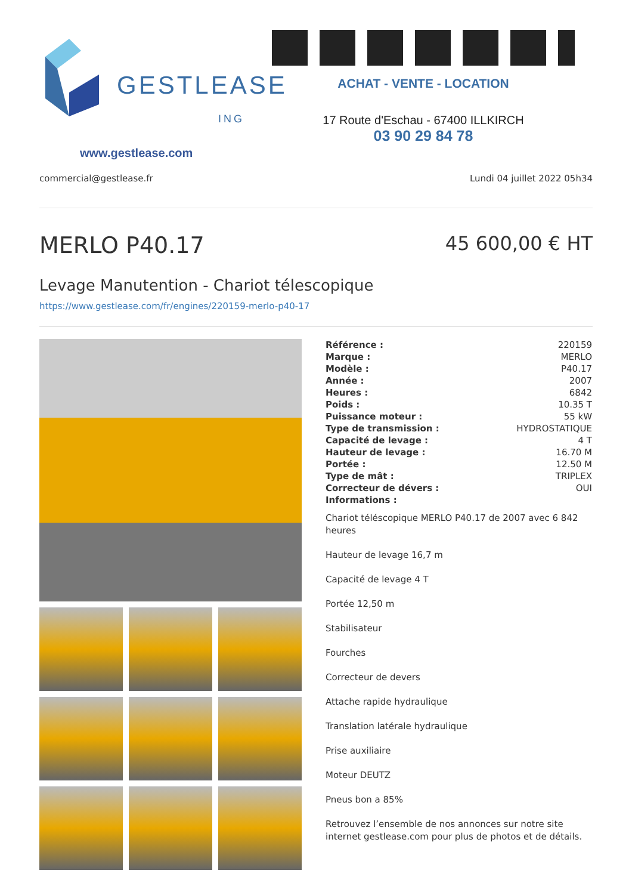GESTLEASE
ING
www.gestlease.com
ACHAT - VENTE - LOCATION
17 Route d'Eschau - 67400 ILLKIRCH
03 90 29 84 78
commercial@gestlease.fr Lundi 04 juillet 2022 05h34
MERLO P40.17
45 600,00 € HT
Levage Manutention - Chariot télescopique
https://www.gestlease.com/fr/engines/220159-merlo-p40-17
| Référence : | 220159 |
| Marque : | MERLO |
| Modèle : | P40.17 |
| Année : | 2007 |
| Heures : | 6842 |
| Poids : | 10.35 T |
| Puissance moteur : | 55 kW |
| Type de transmission : | HYDROSTATIQUE |
| Capacité de levage : | 4 T |
| Hauteur de levage : | 16.70 M |
| Portée : | 12.50 M |
| Type de mât : | TRIPLEX |
| Correcteur de dévers : | OUI |
| Informations : | |
Chariot téléscopique MERLO P40.17 de 2007 avec 6 842 heures
Hauteur de levage 16,7 m
Capacité de levage 4 T
Portée 12,50 m
Stabilisateur
Fourches
Correcteur de devers
Attache rapide hydraulique
Translation latérale hydraulique
Prise auxiliaire
Moteur DEUTZ
Pneus bon a 85%
Retrouvez l’ensemble de nos annonces sur notre site internet gestlease.com pour plus de photos et de détails.